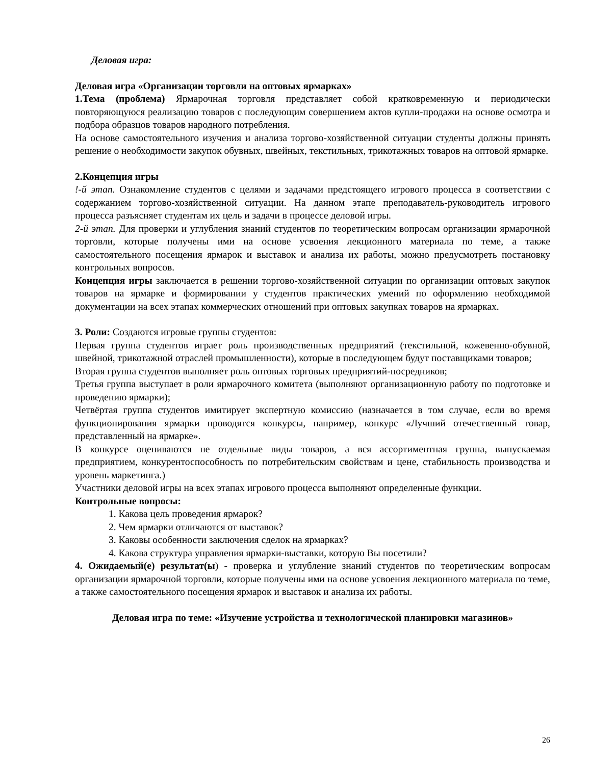Деловая игра:
Деловая игра «Организации торговли на оптовых ярмарках»
1.Тема (проблема) Ярмарочная торговля представляет собой кратковременную и периодически повторяющуюся реализацию товаров с последующим совершением актов купли-продажи на основе осмотра и подбора образцов товаров народного потребления.
На основе самостоятельного изучения и анализа торгово-хозяйственной ситуации студенты должны принять решение о необходимости закупок обувных, швейных, текстильных, трикотажных товаров на оптовой ярмарке.
2.Концепция игры
!-й этап. Ознакомление студентов с целями и задачами предстоящего игрового процесса в соответствии с содержанием торгово-хозяйственной ситуации. На данном этапе преподаватель-руководитель игрового процесса разъясняет студентам их цель и задачи в процессе деловой игры.
2-й этап. Для проверки и углубления знаний студентов по теоретическим вопросам организации ярмарочной торговли, которые получены ими на основе усвоения лекционного материала по теме, а также самостоятельного посещения ярмарок и выставок и анализа их работы, можно предусмотреть постановку контрольных вопросов.
Концепция игры заключается в решении торгово-хозяйственной ситуации по организации оптовых закупок товаров на ярмарке и формировании у студентов практических умений по оформлению необходимой документации на всех этапах коммерческих отношений при оптовых закупках товаров на ярмарках.
3. Роли: Создаются игровые группы студентов:
Первая группа студентов играет роль производственных предприятий (текстильной, кожевенно-обувной, швейной, трикотажной отраслей промышленности), которые в последующем будут поставщиками товаров;
Вторая группа студентов выполняет роль оптовых торговых предприятий-посредников;
Третья группа выступает в роли ярмарочного комитета (выполняют организационную работу по подготовке и проведению ярмарки);
Четвёртая группа студентов имитирует экспертную комиссию (назначается в том случае, если во время функционирования ярмарки проводятся конкурсы, например, конкурс «Лучший отечественный товар, представленный на ярмарке».
В конкурсе оцениваются не отдельные виды товаров, а вся ассортиментная группа, выпускаемая предприятием, конкурентоспособность по потребительским свойствам и цене, стабильность производства и уровень маркетинга.)
Участники деловой игры на всех этапах игрового процесса выполняют определенные функции.
Контрольные вопросы:
1. Какова цель проведения ярмарок?
2. Чем ярмарки отличаются от выставок?
3. Каковы особенности заключения сделок на ярмарках?
4. Какова структура управления ярмарки-выставки, которую Вы посетили?
4. Ожидаемый(е) результат(ы) - проверка и углубление знаний студентов по теоретическим вопросам организации ярмарочной торговли, которые получены ими на основе усвоения лекционного материала по теме, а также самостоятельного посещения ярмарок и выставок и анализа их работы.
Деловая игра по теме: «Изучение устройства и технологической планировки магазинов»
26